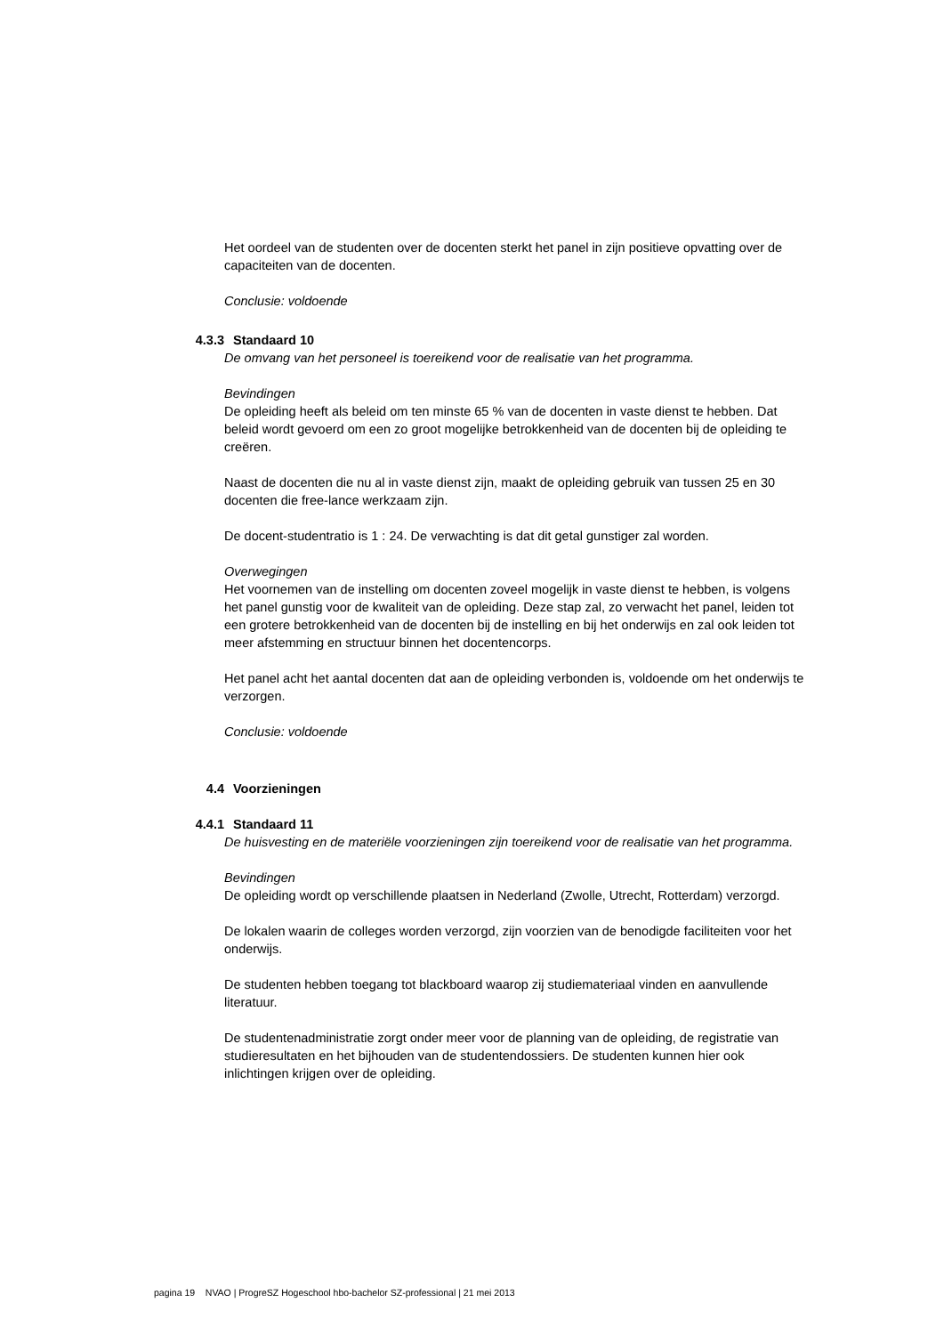Het oordeel van de studenten over de docenten sterkt het panel in zijn positieve opvatting over de capaciteiten van de docenten.
Conclusie: voldoende
4.3.3 Standaard 10
De omvang van het personeel is toereikend voor de realisatie van het programma.
Bevindingen
De opleiding heeft als beleid om ten minste 65 % van de docenten in vaste dienst te hebben. Dat beleid wordt gevoerd om een zo groot mogelijke betrokkenheid van de docenten bij de opleiding te creëren.
Naast de docenten die nu al in vaste dienst zijn, maakt de opleiding gebruik van tussen 25 en 30 docenten die free-lance werkzaam zijn.
De docent-studentratio is 1 : 24. De verwachting is dat dit getal gunstiger zal worden.
Overwegingen
Het voornemen van de instelling om docenten zoveel mogelijk in vaste dienst te hebben, is volgens het panel gunstig voor de kwaliteit van de opleiding. Deze stap zal, zo verwacht het panel, leiden tot een grotere betrokkenheid van de docenten bij de instelling en bij het onderwijs en zal ook leiden tot meer afstemming en structuur binnen het docentencorps.
Het panel acht het aantal docenten dat aan de opleiding verbonden is, voldoende om het onderwijs te verzorgen.
Conclusie: voldoende
4.4 Voorzieningen
4.4.1 Standaard 11
De huisvesting en de materiële voorzieningen zijn toereikend voor de realisatie van het programma.
Bevindingen
De opleiding wordt op verschillende plaatsen in Nederland (Zwolle, Utrecht, Rotterdam) verzorgd.
De lokalen waarin de colleges worden verzorgd, zijn voorzien van de benodigde faciliteiten voor het onderwijs.
De studenten hebben toegang tot blackboard waarop zij studiemateriaal vinden en aanvullende literatuur.
De studentenadministratie zorgt onder meer voor de planning van de opleiding, de registratie van studieresultaten en het bijhouden van de studentendossiers. De studenten kunnen hier ook inlichtingen krijgen over de opleiding.
pagina 19 NVAO | ProgreSZ Hogeschool hbo-bachelor SZ-professional | 21 mei 2013